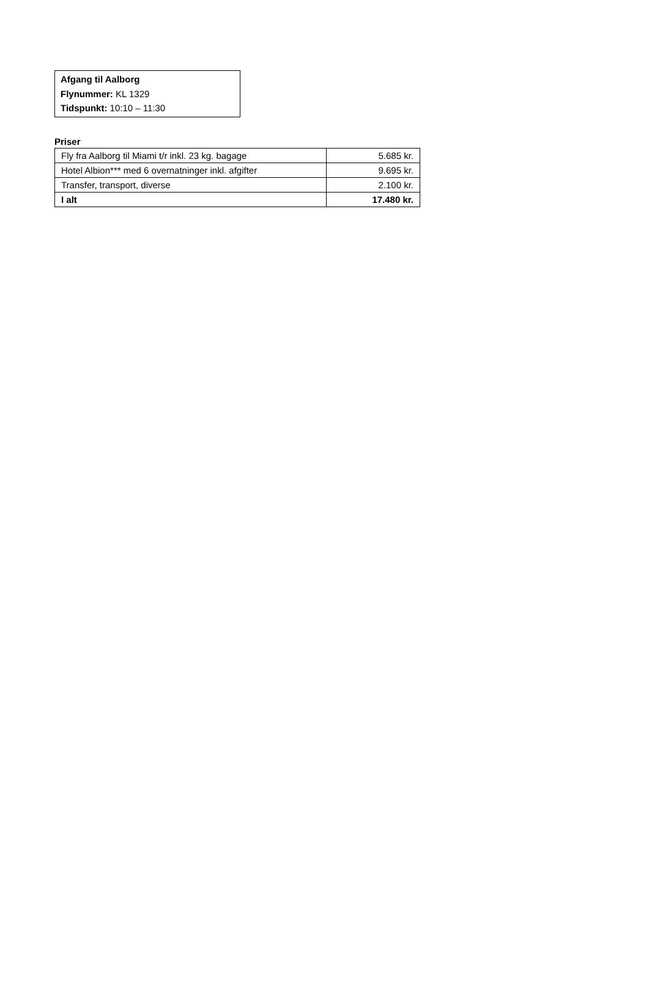Afgang til Aalborg
Flynummer: KL 1329
Tidspunkt: 10:10 – 11:30
Priser
| Fly fra Aalborg til Miami t/r inkl. 23 kg. bagage | 5.685 kr. |
| Hotel Albion*** med 6 overnatninger inkl. afgifter | 9.695 kr. |
| Transfer, transport, diverse | 2.100 kr. |
| I alt | 17.480 kr. |